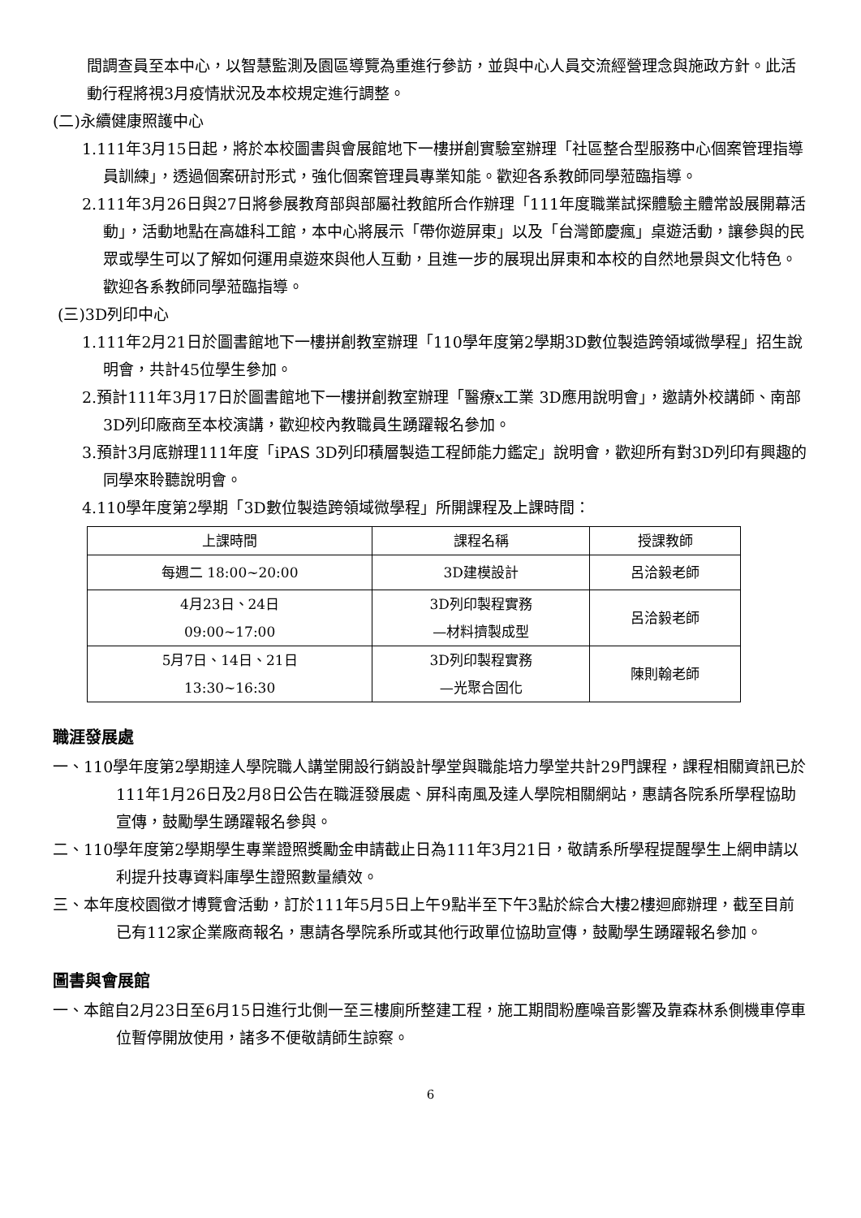間調查員至本中心，以智慧監測及園區導覽為重進行參訪，並與中心人員交流經營理念與施政方針。此活動行程將視3月疫情狀況及本校規定進行調整。
(二)永續健康照護中心
1.111年3月15日起，將於本校圖書與會展館地下一樓拼創實驗室辦理「社區整合型服務中心個案管理指導員訓練」，透過個案研討形式，強化個案管理員專業知能。歡迎各系教師同學蒞臨指導。
2.111年3月26日與27日將參展教育部與部屬社教館所合作辦理「111年度職業試探體驗主體常設展開幕活動」，活動地點在高雄科工館，本中心將展示「帶你遊屏東」以及「台灣節慶瘋」桌遊活動，讓參與的民眾或學生可以了解如何運用桌遊來與他人互動，且進一步的展現出屏東和本校的自然地景與文化特色。歡迎各系教師同學蒞臨指導。
(三)3D列印中心
1.111年2月21日於圖書館地下一樓拼創教室辦理「110學年度第2學期3D數位製造跨領域微學程」招生說明會，共計45位學生參加。
2.預計111年3月17日於圖書館地下一樓拼創教室辦理「醫療x工業 3D應用說明會」，邀請外校講師、南部3D列印廠商至本校演講，歡迎校內教職員生踴躍報名參加。
3.預計3月底辦理111年度「iPAS 3D列印積層製造工程師能力鑑定」說明會，歡迎所有對3D列印有興趣的同學來聆聽說明會。
4.110學年度第2學期「3D數位製造跨領域微學程」所開課程及上課時間：
| 上課時間 | 課程名稱 | 授課教師 |
| --- | --- | --- |
| 每週二 18:00~20:00 | 3D建模設計 | 呂洽毅老師 |
| 4月23日、24日 09:00~17:00 | 3D列印製程實務 —材料擠製成型 | 呂洽毅老師 |
| 5月7日、14日、21日 13:30~16:30 | 3D列印製程實務 —光聚合固化 | 陳則翰老師 |
職涯發展處
一、110學年度第2學期達人學院職人講堂開設行銷設計學堂與職能培力學堂共計29門課程，課程相關資訊已於111年1月26日及2月8日公告在職涯發展處、屏科南風及達人學院相關網站，惠請各院系所學程協助宣傳，鼓勵學生踴躍報名參與。
二、110學年度第2學期學生專業證照獎勵金申請截止日為111年3月21日，敬請系所學程提醒學生上網申請以利提升技專資料庫學生證照數量績效。
三、本年度校園徵才博覽會活動，訂於111年5月5日上午9點半至下午3點於綜合大樓2樓迴廊辦理，截至目前已有112家企業廠商報名，惠請各學院系所或其他行政單位協助宣傳，鼓勵學生踴躍報名參加。
圖書與會展館
一、本館自2月23日至6月15日進行北側一至三樓廁所整建工程，施工期間粉塵噪音影響及靠森林系側機車停車位暫停開放使用，諸多不便敬請師生諒察。
6